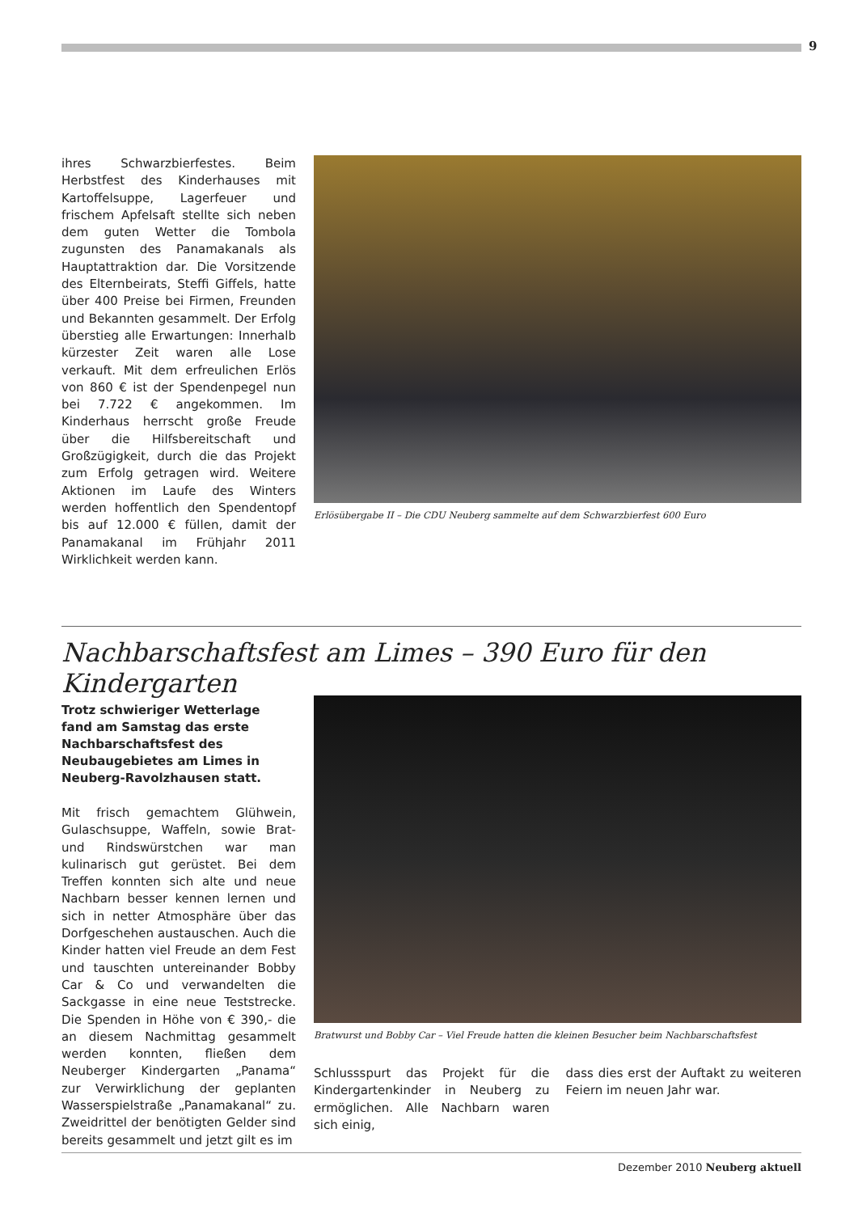9
ihres Schwarzbierfestes. Beim Herbstfest des Kinderhauses mit Kartoffelsuppe, Lagerfeuer und frischem Apfelsaft stellte sich neben dem guten Wetter die Tombola zugunsten des Panamakanals als Hauptattraktion dar. Die Vorsitzende des Elternbeirats, Steffi Giffels, hatte über 400 Preise bei Firmen, Freunden und Bekannten gesammelt. Der Erfolg überstieg alle Erwartungen: Innerhalb kürzester Zeit waren alle Lose verkauft. Mit dem erfreulichen Erlös von 860 € ist der Spendenpegel nun bei 7.722 € angekommen. Im Kinderhaus herrscht große Freude über die Hilfsbereitschaft und Großzügigkeit, durch die das Projekt zum Erfolg getragen wird. Weitere Aktionen im Laufe des Winters werden hoffentlich den Spendentopf bis auf 12.000 € füllen, damit der Panamakanal im Frühjahr 2011 Wirklichkeit werden kann.
Erlösübergabe II – Die CDU Neuberg sammelte auf dem Schwarzbierfest 600 Euro
Nachbarschaftsfest am Limes – 390 Euro für den Kindergarten
Trotz schwieriger Wetterlage fand am Samstag das erste Nachbarschaftsfest des Neubaugebietes am Limes in Neuberg-Ravolzhausen statt.
Mit frisch gemachtem Glühwein, Gulaschsuppe, Waffeln, sowie Brat- und Rindswürstchen war man kulinarisch gut gerüstet. Bei dem Treffen konnten sich alte und neue Nachbarn besser kennen lernen und sich in netter Atmosphäre über das Dorfgeschehen austauschen. Auch die Kinder hatten viel Freude an dem Fest und tauschten untereinander Bobby Car & Co und verwandelten die Sackgasse in eine neue Teststrecke. Die Spenden in Höhe von € 390,- die an diesem Nachmittag gesammelt werden konnten, fließen dem Neuberger Kindergarten „Panama“ zur Verwirklichung der geplanten Wasserspielstraße „Panamakanal“ zu. Zweidrittel der benötigten Gelder sind bereits gesammelt und jetzt gilt es im
Bratwurst und Bobby Car – Viel Freude hatten die kleinen Besucher beim Nachbarschaftsfest
Schlussspurt das Projekt für die Kindergartenkinder in Neuberg zu ermöglichen. Alle Nachbarn waren sich einig,
dass dies erst der Auftakt zu weiteren Feiern im neuen Jahr war.
Dezember 2010 Neuberg aktuell